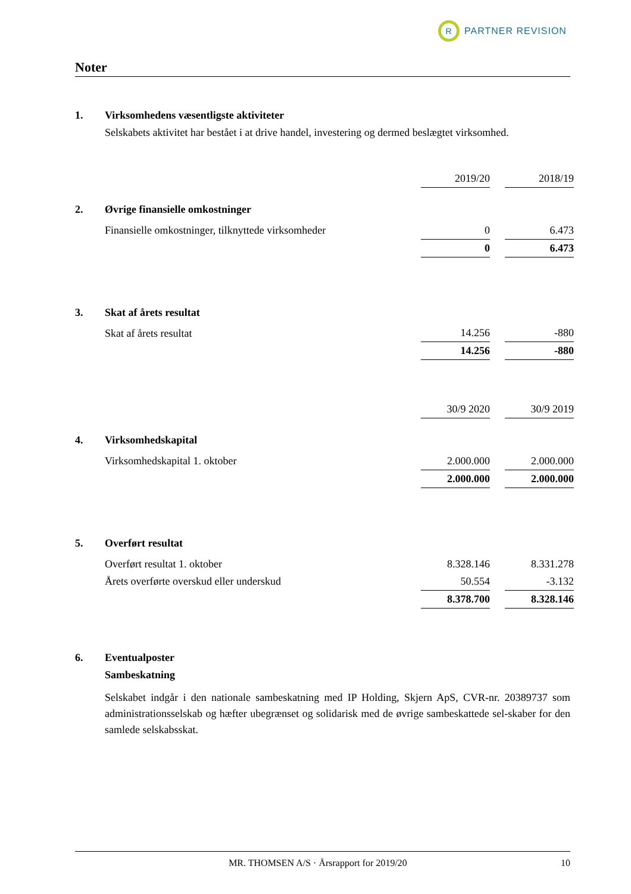R
PARTNER REVISION
Noter
| 1. | Virksomhedens væsentligste aktiviteter | | | |
| | Selskabets aktivitet har bestået i at drive handel, investering og dermed beslægtet virksomhed. | | | |
| | | 2019/20 | | 2018/19 |
| 2. | Øvrige finansielle omkostninger | | | |
| | Finansielle omkostninger, tilknyttede virksomheder | 0 | | 6.473 |
| | | 0 | | 6.473 |
| 3. | Skat af årets resultat | | | |
| | Skat af årets resultat | 14.256 | | -880 |
| | | 14.256 | | -880 |
| | | 30/9 2020 | | 30/9 2019 |
| 4. | Virksomhedskapital | | | |
| | Virksomhedskapital 1. oktober | 2.000.000 | | 2.000.000 |
| | | 2.000.000 | | 2.000.000 |
| 5. | Overført resultat | | | |
| | Overført resultat 1. oktober | 8.328.146 | | 8.331.278 |
| | Årets overførte overskud eller underskud | 50.554 | | -3.132 |
| | | 8.378.700 | | 8.328.146 |
| 6. | Eventualposter | | | |
| | Sambeskatning | | | |
Selskabet indgår i den nationale sambeskatning med IP Holding, Skjern ApS, CVR-nr. 20389737 som administrationsselskab og hæfter ubegrænset og solidarisk med de øvrige sambeskattede sel-skaber for den samlede selskabsskat.
MR. THOMSEN A/S · Årsrapport for 2019/20 10